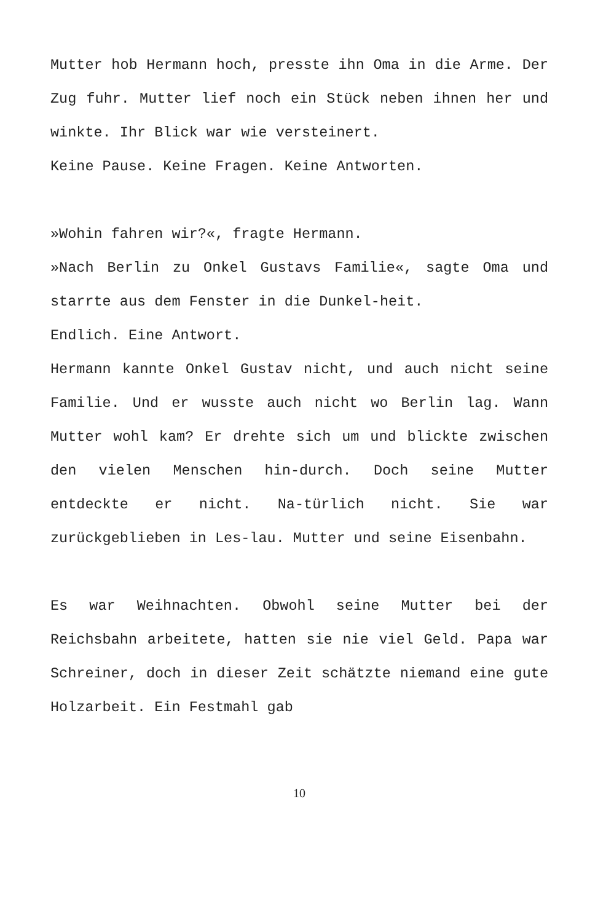Mutter hob Hermann hoch, presste ihn Oma in die Arme. Der Zug fuhr. Mutter lief noch ein Stück neben ihnen her und winkte. Ihr Blick war wie versteinert.
Keine Pause. Keine Fragen. Keine Antworten.
»Wohin fahren wir?«, fragte Hermann.
»Nach Berlin zu Onkel Gustavs Familie«, sagte Oma und starrte aus dem Fenster in die Dunkel-heit.
Endlich. Eine Antwort.
Hermann kannte Onkel Gustav nicht, und auch nicht seine Familie. Und er wusste auch nicht wo Berlin lag. Wann Mutter wohl kam? Er drehte sich um und blickte zwischen den vielen Menschen hin-durch. Doch seine Mutter entdeckte er nicht. Na-türlich nicht. Sie war zurückgeblieben in Les-lau. Mutter und seine Eisenbahn.
Es war Weihnachten. Obwohl seine Mutter bei der Reichsbahn arbeitete, hatten sie nie viel Geld. Papa war Schreiner, doch in dieser Zeit schätzte niemand eine gute Holzarbeit. Ein Festmahl gab
10